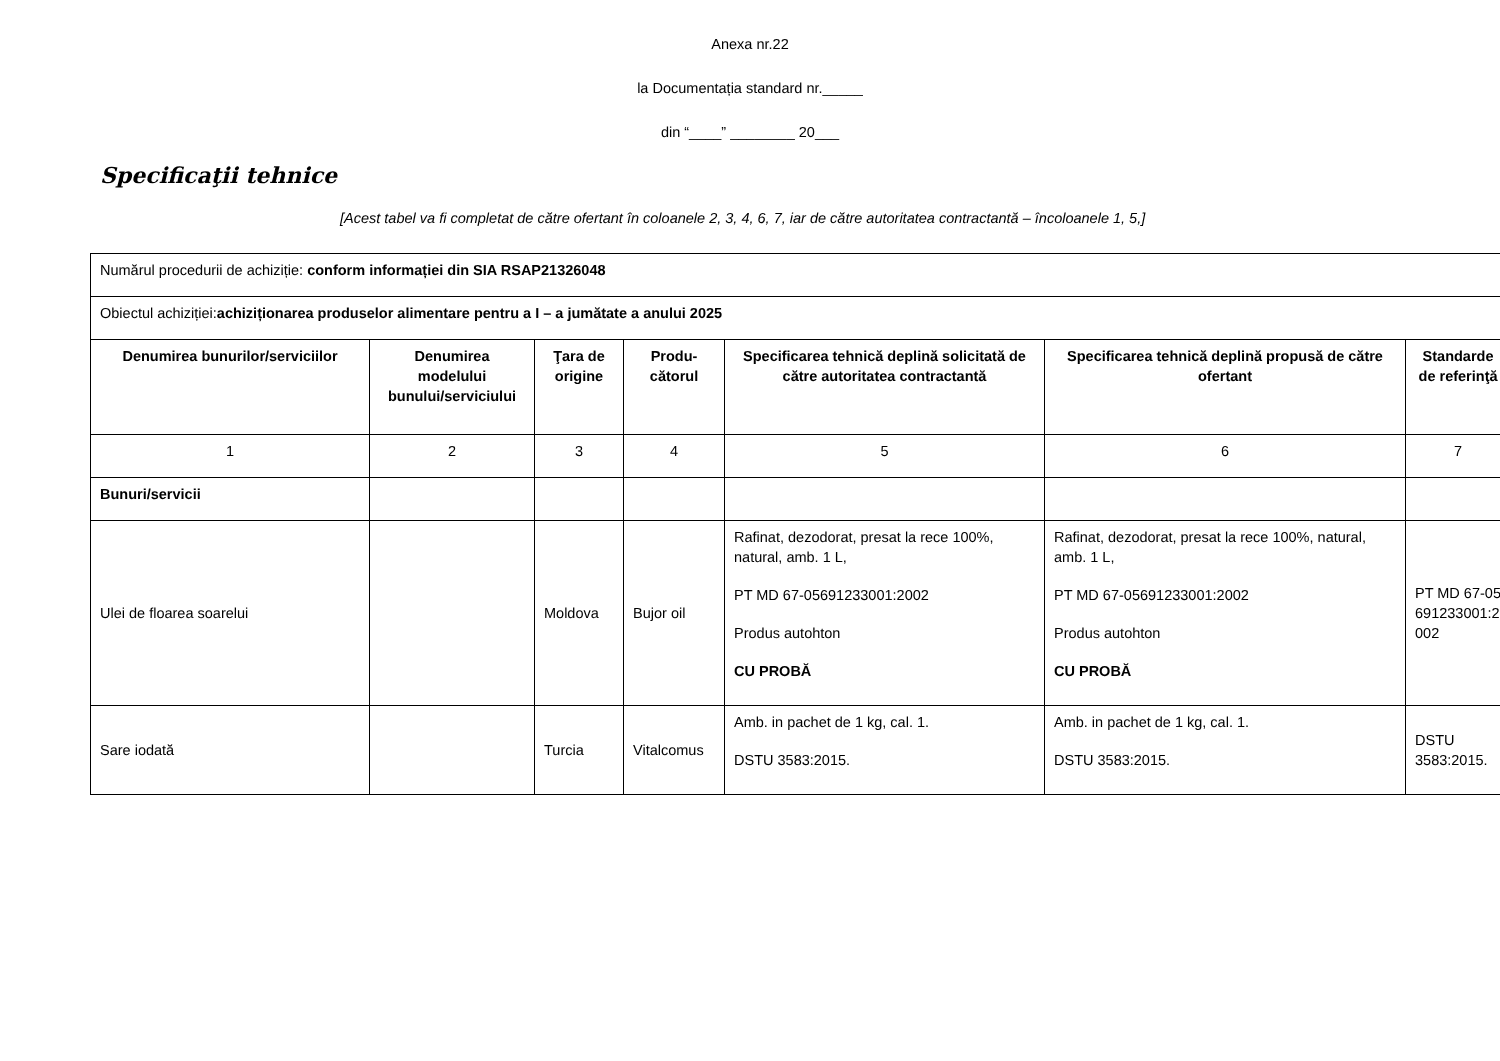Anexa nr.22
la Documentația standard nr._____
din “____” ________ 20___
Specificaţii tehnice
[Acest tabel va fi completat de către ofertant în coloanele 2, 3, 4, 6, 7, iar de către autoritatea contractantă – încoloanele 1, 5,]
| Numărul procedurii de achiziție: conform informației din SIA RSAP21326048 | | | | | | |
| Obiectul achiziției: achiziționarea produselor alimentare pentru a I – a jumătate a anului 2025 | | | | | | |
| Denumirea bunurilor/serviciilor | Denumirea modelului bunului/serviciului | Ţara de origine | Produ-cătorul | Specificarea tehnică deplină solicitată de către autoritatea contractantă | Specificarea tehnică deplină propusă de către ofertant | Standarde de referinţă |
| 1 | 2 | 3 | 4 | 5 | 6 | 7 |
| Bunuri/servicii | | | | | | |
| Ulei de floarea soarelui | | Moldova | Bujor oil | Rafinat, dezodorat, presat la rece 100%, natural, amb. 1 L, PT MD 67-05691233001:2002 Produs autohton CU PROBĂ | Rafinat, dezodorat, presat la rece 100%, natural, amb. 1 L, PT MD 67-05691233001:2002 Produs autohton CU PROBĂ | PT MD 67-05691233001:2002 |
| Sare iodată | | Turcia | Vitalcomus | Amb. in pachet de 1 kg, cal. 1. DSTU 3583:2015. | Amb. in pachet de 1 kg, cal. 1. DSTU 3583:2015. | DSTU 3583:2015. |